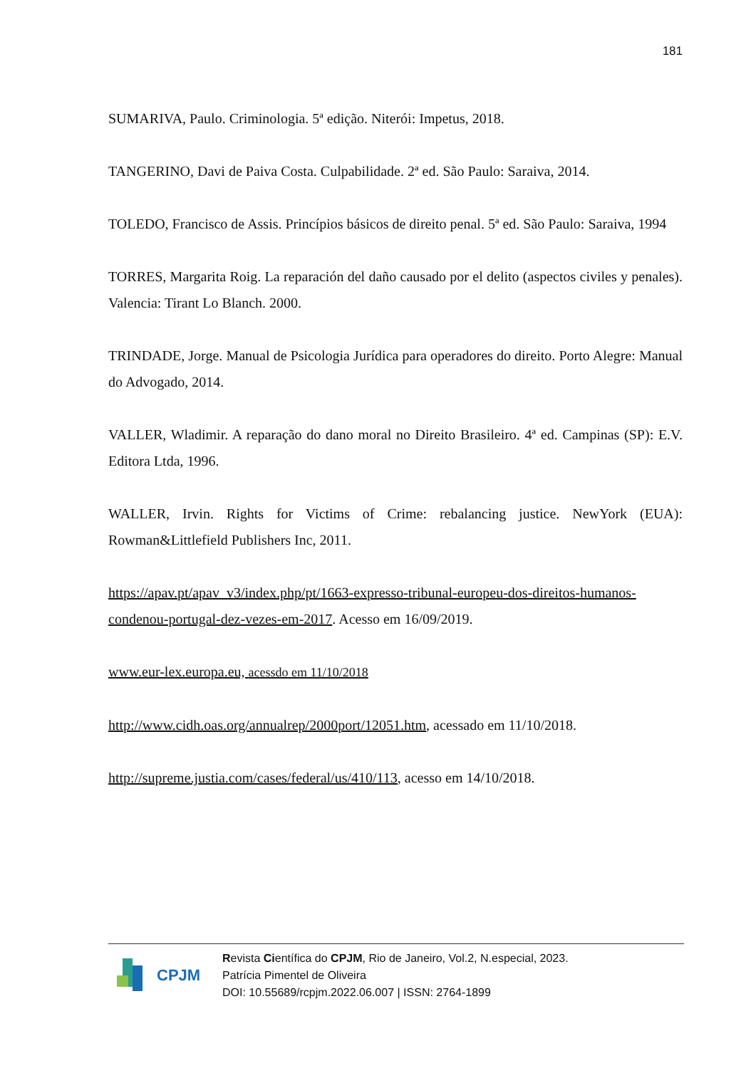181
SUMARIVA, Paulo. Criminologia. 5ª edição. Niterói: Impetus, 2018.
TANGERINO, Davi de Paiva Costa. Culpabilidade. 2ª ed. São Paulo: Saraiva, 2014.
TOLEDO, Francisco de Assis. Princípios básicos de direito penal. 5ª ed. São Paulo: Saraiva, 1994
TORRES, Margarita Roig. La reparación del daño causado por el delito (aspectos civiles y penales). Valencia: Tirant Lo Blanch. 2000.
TRINDADE, Jorge. Manual de Psicologia Jurídica para operadores do direito. Porto Alegre: Manual do Advogado, 2014.
VALLER, Wladimir. A reparação do dano moral no Direito Brasileiro. 4ª ed. Campinas (SP): E.V. Editora Ltda, 1996.
WALLER, Irvin. Rights for Victims of Crime: rebalancing justice. NewYork (EUA): Rowman&Littlefield Publishers Inc, 2011.
https://apav.pt/apav_v3/index.php/pt/1663-expresso-tribunal-europeu-dos-direitos-humanos-condenou-portugal-dez-vezes-em-2017. Acesso em 16/09/2019.
www.eur-lex.europa.eu, acessdo em 11/10/2018
http://www.cidh.oas.org/annualrep/2000port/12051.htm, acessado em 11/10/2018.
http://supreme.justia.com/cases/federal/us/410/113, acesso em 14/10/2018.
CPJM
Revista Científica do CPJM, Rio de Janeiro, Vol.2, N.especial, 2023.
Patrícia Pimentel de Oliveira
DOI: 10.55689/rcpjm.2022.06.007 | ISSN: 2764-1899